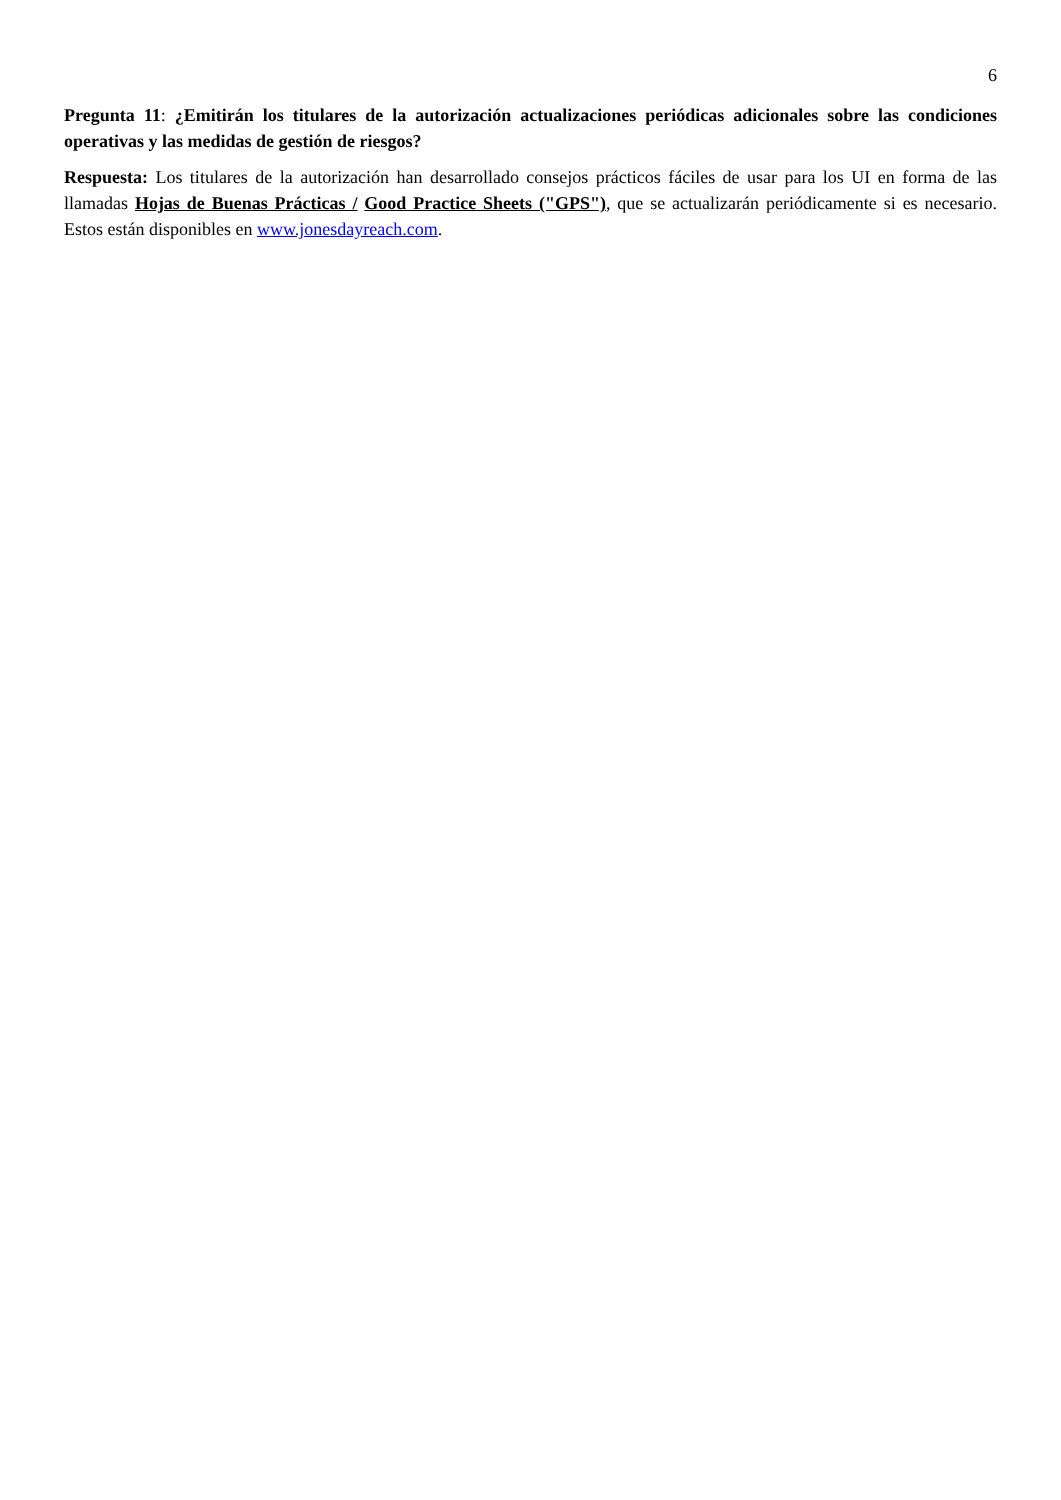6
Pregunta 11: ¿Emitirán los titulares de la autorización actualizaciones periódicas adicionales sobre las condiciones operativas y las medidas de gestión de riesgos?
Respuesta: Los titulares de la autorización han desarrollado consejos prácticos fáciles de usar para los UI en forma de las llamadas Hojas de Buenas Prácticas / Good Practice Sheets ("GPS"), que se actualizarán periódicamente si es necesario. Estos están disponibles en www.jonesdayreach.com.